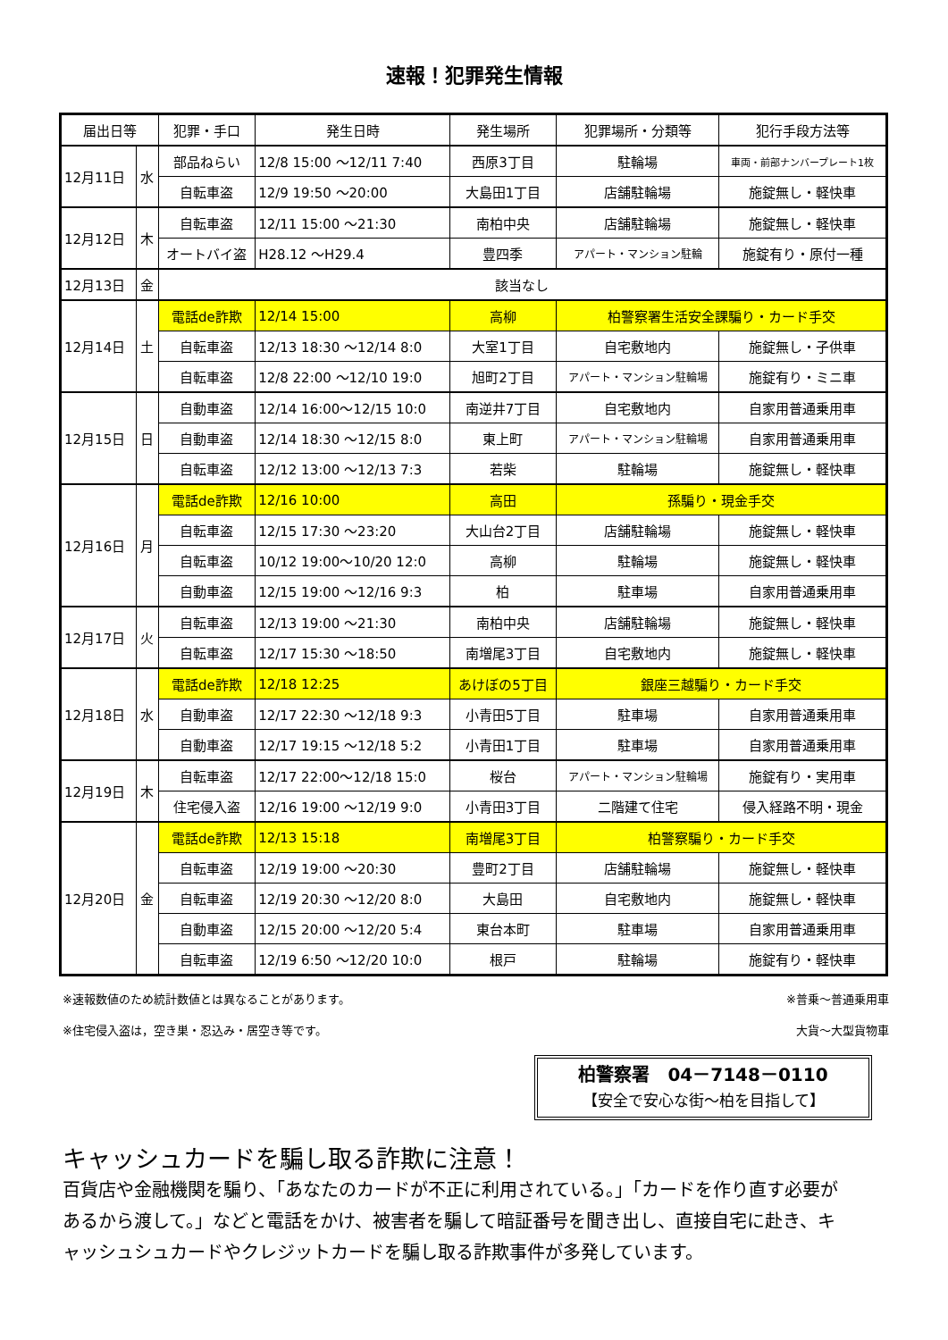速報！犯罪発生情報
| 届出日等 | | 犯罪・手口 | 発生日時 | 発生場所 | 犯罪場所・分類等 | 犯行手段方法等 |
| --- | --- | --- | --- | --- | --- | --- |
| 12月11日 | 水 | 部品ねらい | 12/8 15:00 ～12/11 7:40 | 西原3丁目 | 駐輪場 | 車両・前部ナンバープレート1枚 |
| | | 自転車盗 | 12/9 19:50 ～20:00 | 大島田1丁目 | 店舗駐輪場 | 施錠無し・軽快車 |
| 12月12日 | 木 | 自転車盗 | 12/11 15:00 ～21:30 | 南柏中央 | 店舗駐輪場 | 施錠無し・軽快車 |
| | | オートバイ盗 | H28.12 ～H29.4 | 豊四季 | アパート・マンション駐輪 | 施錠有り・原付一種 |
| 12月13日 | 金 | 該当なし | | | | |
| 12月14日 | 土 | 電話de詐欺 | 12/14 15:00 | 高柳 | 柏警察署生活安全課騙り・カード手交 | |
| | | 自転車盗 | 12/13 18:30 ～12/14 8:0 | 大室1丁目 | 自宅敷地内 | 施錠無し・子供車 |
| | | 自転車盗 | 12/8 22:00 ～12/10 19:0 | 旭町2丁目 | アパート・マンション駐輪場 | 施錠有り・ミニ車 |
| 12月15日 | 日 | 自動車盗 | 12/14 16:00～12/15 10:0 | 南逆井7丁目 | 自宅敷地内 | 自家用普通乗用車 |
| | | 自動車盗 | 12/14 18:30 ～12/15 8:0 | 東上町 | アパート・マンション駐輪場 | 自家用普通乗用車 |
| | | 自転車盗 | 12/12 13:00 ～12/13 7:3 | 若柴 | 駐輪場 | 施錠無し・軽快車 |
| 12月16日 | 月 | 電話de詐欺 | 12/16 10:00 | 高田 | 孫騙り・現金手交 | |
| | | 自転車盗 | 12/15 17:30 ～23:20 | 大山台2丁目 | 店舗駐輪場 | 施錠無し・軽快車 |
| | | 自転車盗 | 10/12 19:00～10/20 12:0 | 高柳 | 駐輪場 | 施錠無し・軽快車 |
| | | 自動車盗 | 12/15 19:00 ～12/16 9:3 | 柏 | 駐車場 | 自家用普通乗用車 |
| 12月17日 | 火 | 自転車盗 | 12/13 19:00 ～21:30 | 南柏中央 | 店舗駐輪場 | 施錠無し・軽快車 |
| | | 自転車盗 | 12/17 15:30 ～18:50 | 南増尾3丁目 | 自宅敷地内 | 施錠無し・軽快車 |
| 12月18日 | 水 | 電話de詐欺 | 12/18 12:25 | あけぼの5丁目 | 銀座三越騙り・カード手交 | |
| | | 自動車盗 | 12/17 22:30 ～12/18 9:3 | 小青田5丁目 | 駐車場 | 自家用普通乗用車 |
| | | 自動車盗 | 12/17 19:15 ～12/18 5:2 | 小青田1丁目 | 駐車場 | 自家用普通乗用車 |
| 12月19日 | 木 | 自転車盗 | 12/17 22:00～12/18 15:0 | 桜台 | アパート・マンション駐輪場 | 施錠有り・実用車 |
| | | 住宅侵入盗 | 12/16 19:00 ～12/19 9:0 | 小青田3丁目 | 二階建て住宅 | 侵入経路不明・現金 |
| 12月20日 | 金 | 電話de詐欺 | 12/13 15:18 | 南増尾3丁目 | 柏警察騙り・カード手交 | |
| | | 自転車盗 | 12/19 19:00 ～20:30 | 豊町2丁目 | 店舗駐輪場 | 施錠無し・軽快車 |
| | | 自転車盗 | 12/19 20:30 ～12/20 8:0 | 大島田 | 自宅敷地内 | 施錠無し・軽快車 |
| | | 自動車盗 | 12/15 20:00 ～12/20 5:4 | 東台本町 | 駐車場 | 自家用普通乗用車 |
| | | 自転車盗 | 12/19 6:50 ～12/20 10:0 | 根戸 | 駐輪場 | 施錠有り・軽快車 |
※速報数値のため統計数値とは異なることがあります。
※住宅侵入盗は，空き巣・忍込み・居空き等です。
※普乗～普通乗用車
大貨～大型貨物車
柏警察署　04－7148－0110
【安全で安心な街～柏を目指して】
キャッシュカードを騙し取る詐欺に注意！
百貨店や金融機関を騙り、「あなたのカードが不正に利用されている。」「カードを作り直す必要があるから渡して。」などと電話をかけ、被害者を騙して暗証番号を聞き出し、直接自宅に赴き、キャッシュシュカードやクレジットカードを騙し取る詐欺事件が多発しています。